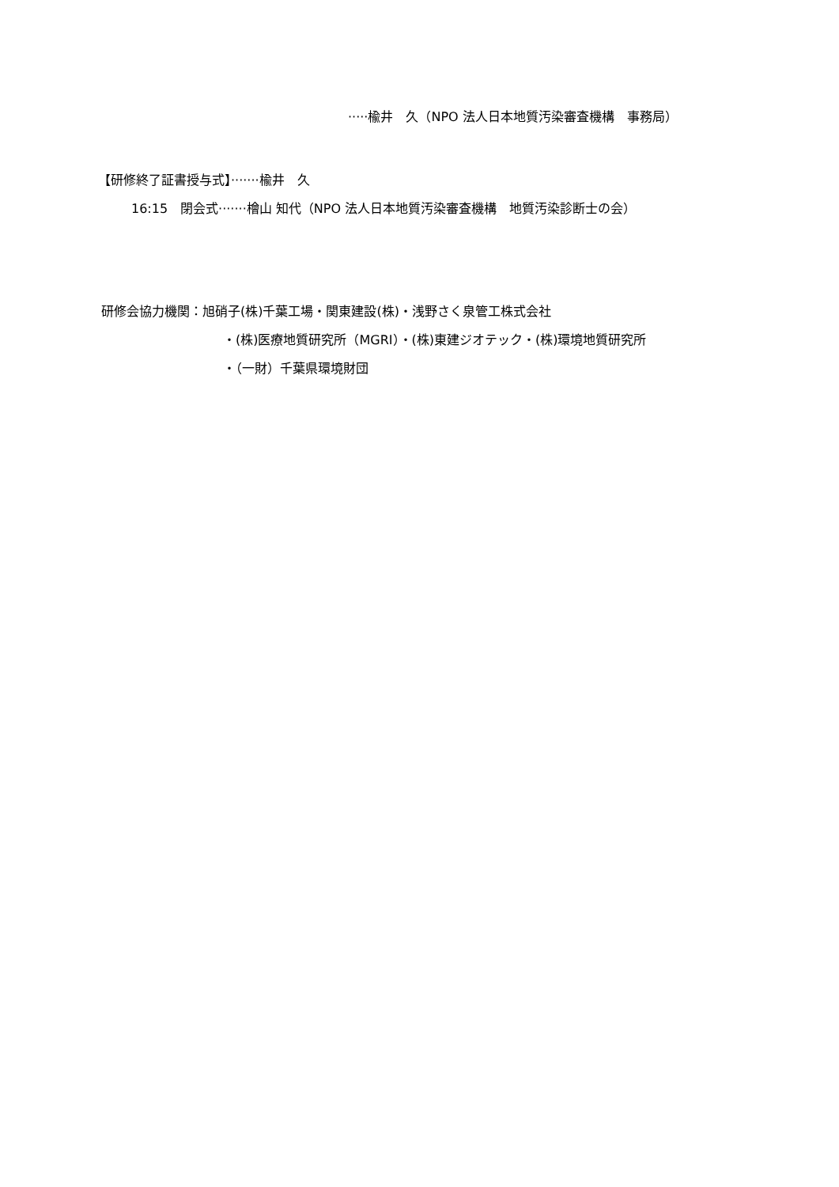·····楡井　久（NPO 法人日本地質汚染審査機構　事務局）
【研修終了証書授与式】·······楡井　久
16:15　閉会式·······檜山 知代（NPO 法人日本地質汚染審査機構　地質汚染診断士の会）
研修会協力機関：旭硝子(株)千葉工場・関東建設(株)・浅野さく泉管工株式会社
・(株)医療地質研究所（MGRI）・(株)東建ジオテック・(株)環境地質研究所
・（一財）千葉県環境財団